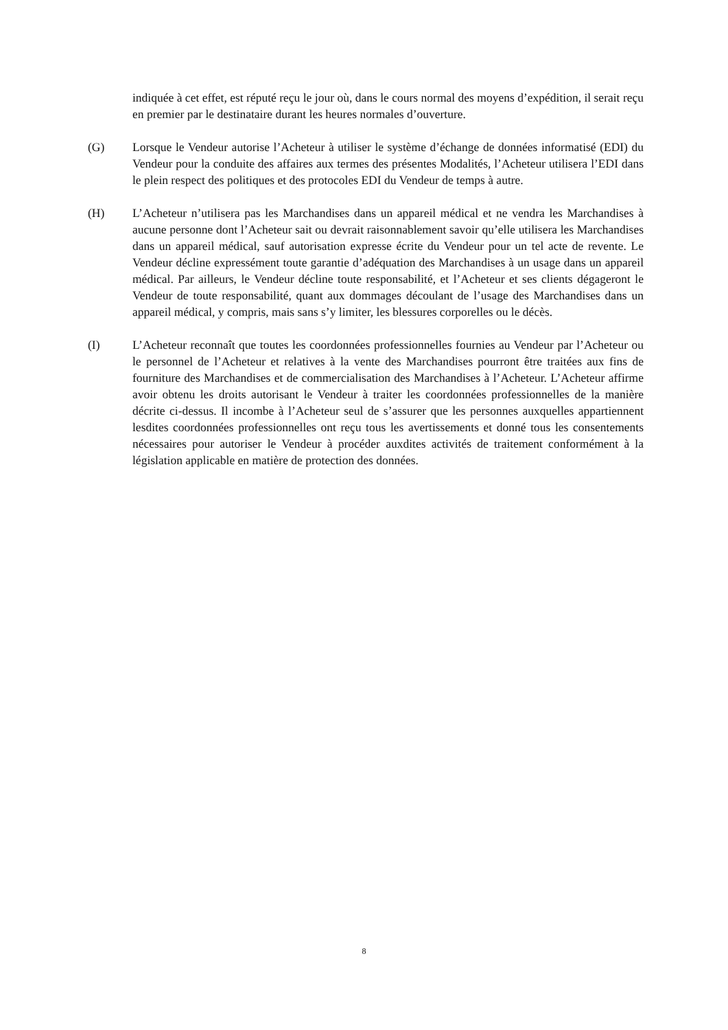indiquée à cet effet, est réputé reçu le jour où, dans le cours normal des moyens d’expédition, il serait reçu en premier par le destinataire durant les heures normales d’ouverture.
(G) Lorsque le Vendeur autorise l’Acheteur à utiliser le système d’échange de données informatisé (EDI) du Vendeur pour la conduite des affaires aux termes des présentes Modalités, l’Acheteur utilisera l’EDI dans le plein respect des politiques et des protocoles EDI du Vendeur de temps à autre.
(H) L’Acheteur n’utilisera pas les Marchandises dans un appareil médical et ne vendra les Marchandises à aucune personne dont l’Acheteur sait ou devrait raisonnablement savoir qu’elle utilisera les Marchandises dans un appareil médical, sauf autorisation expresse écrite du Vendeur pour un tel acte de revente. Le Vendeur décline expressément toute garantie d’adéquation des Marchandises à un usage dans un appareil médical. Par ailleurs, le Vendeur décline toute responsabilité, et l’Acheteur et ses clients dégageront le Vendeur de toute responsabilité, quant aux dommages découlant de l’usage des Marchandises dans un appareil médical, y compris, mais sans s’y limiter, les blessures corporelles ou le décès.
(I) L’Acheteur reconnaît que toutes les coordonnées professionnelles fournies au Vendeur par l’Acheteur ou le personnel de l’Acheteur et relatives à la vente des Marchandises pourront être traitées aux fins de fourniture des Marchandises et de commercialisation des Marchandises à l’Acheteur. L’Acheteur affirme avoir obtenu les droits autorisant le Vendeur à traiter les coordonnées professionnelles de la manière décrite ci-dessus. Il incombe à l’Acheteur seul de s’assurer que les personnes auxquelles appartiennent lesdites coordonnées professionnelles ont reçu tous les avertissements et donné tous les consentements nécessaires pour autoriser le Vendeur à procéder auxdites activités de traitement conformément à la législation applicable en matière de protection des données.
8